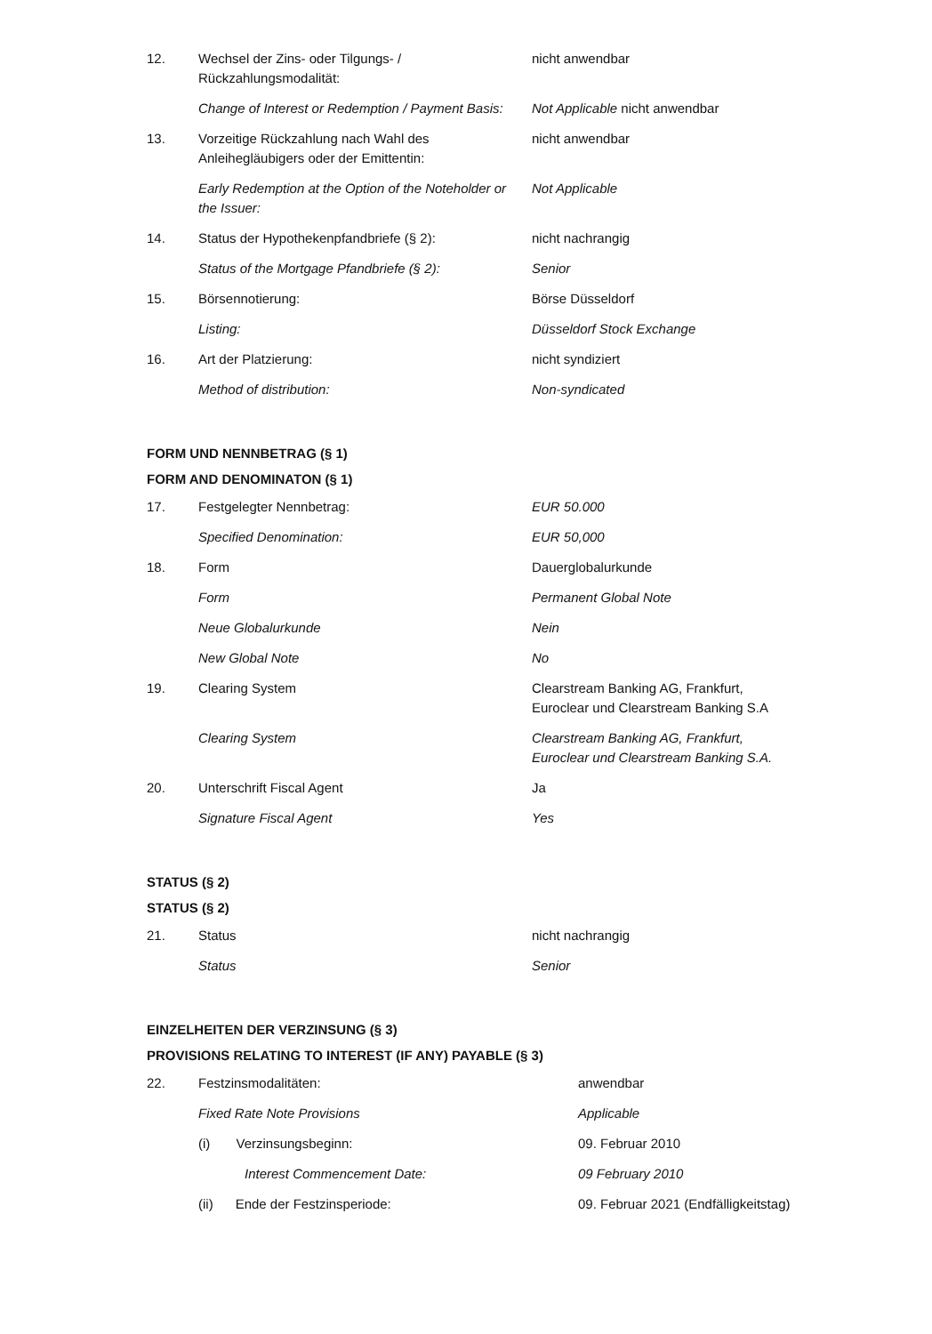| 12. | Wechsel der Zins- oder Tilgungs- / Rückzahlungsmodalität: | nicht anwendbar |
| | Change of Interest or Redemption / Payment Basis: | Not Applicable nicht anwendbar |
| 13. | Vorzeitige Rückzahlung nach Wahl des Anleihegläubigers oder der Emittentin: | nicht anwendbar |
| | Early Redemption at the Option of the Noteholder or the Issuer: | Not Applicable |
| 14. | Status der Hypothekenpfandbriefe (§ 2): | nicht nachrangig |
| | Status of the Mortgage Pfandbriefe (§ 2): | Senior |
| 15. | Börsennotierung: | Börse Düsseldorf |
| | Listing: | Düsseldorf Stock Exchange |
| 16. | Art der Platzierung: | nicht syndiziert |
| | Method of distribution: | Non-syndicated |
FORM UND NENNBETRAG (§ 1)
FORM AND DENOMINATON (§ 1)
| 17. | Festgelegter Nennbetrag: | EUR 50.000 |
| | Specified Denomination: | EUR 50,000 |
| 18. | Form | Dauerglobalurkunde |
| | Form | Permanent Global Note |
| | Neue Globalurkunde | Nein |
| | New Global Note | No |
| 19. | Clearing System | Clearstream Banking AG, Frankfurt, Euroclear und Clearstream Banking S.A |
| | Clearing System | Clearstream Banking AG, Frankfurt, Euroclear und Clearstream Banking S.A. |
| 20. | Unterschrift Fiscal Agent | Ja |
| | Signature Fiscal Agent | Yes |
STATUS (§ 2)
STATUS (§ 2)
| 21. | Status | nicht nachrangig |
| | Status | Senior |
EINZELHEITEN DER VERZINSUNG (§ 3)
PROVISIONS RELATING TO INTEREST (IF ANY) PAYABLE (§ 3)
| 22. | Festzinsmodalitäten: | anwendbar |
| | Fixed Rate Note Provisions | Applicable |
| | (i) Verzinsungsbeginn: | 09. Februar 2010 |
| | Interest Commencement Date: | 09 February 2010 |
| | (ii) Ende der Festzinsperiode: | 09. Februar 2021 (Endfälligkeitstag) |